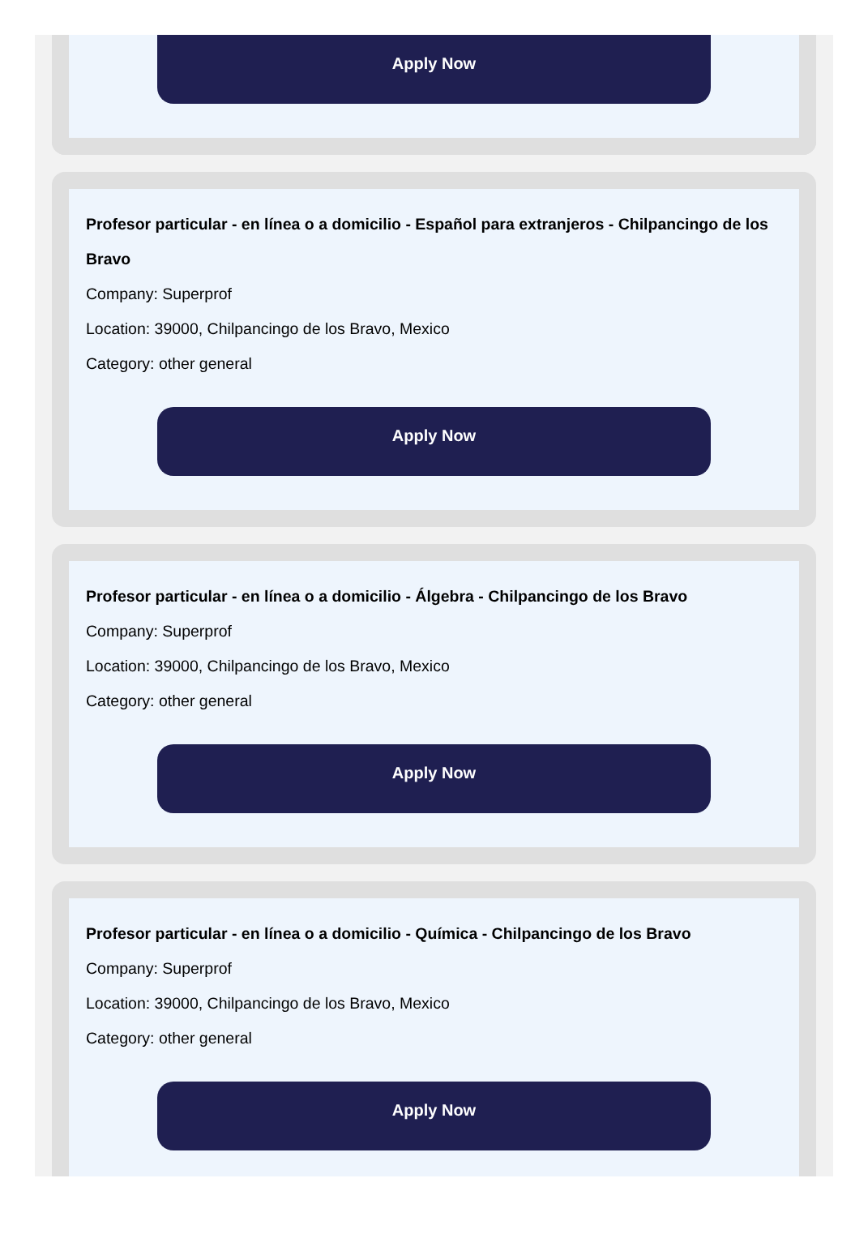Apply Now
Profesor particular - en línea o a domicilio - Español para extranjeros - Chilpancingo de los Bravo
Company: Superprof
Location: 39000, Chilpancingo de los Bravo, Mexico
Category: other general
Apply Now
Profesor particular - en línea o a domicilio - Álgebra - Chilpancingo de los Bravo
Company: Superprof
Location: 39000, Chilpancingo de los Bravo, Mexico
Category: other general
Apply Now
Profesor particular - en línea o a domicilio - Química - Chilpancingo de los Bravo
Company: Superprof
Location: 39000, Chilpancingo de los Bravo, Mexico
Category: other general
Apply Now